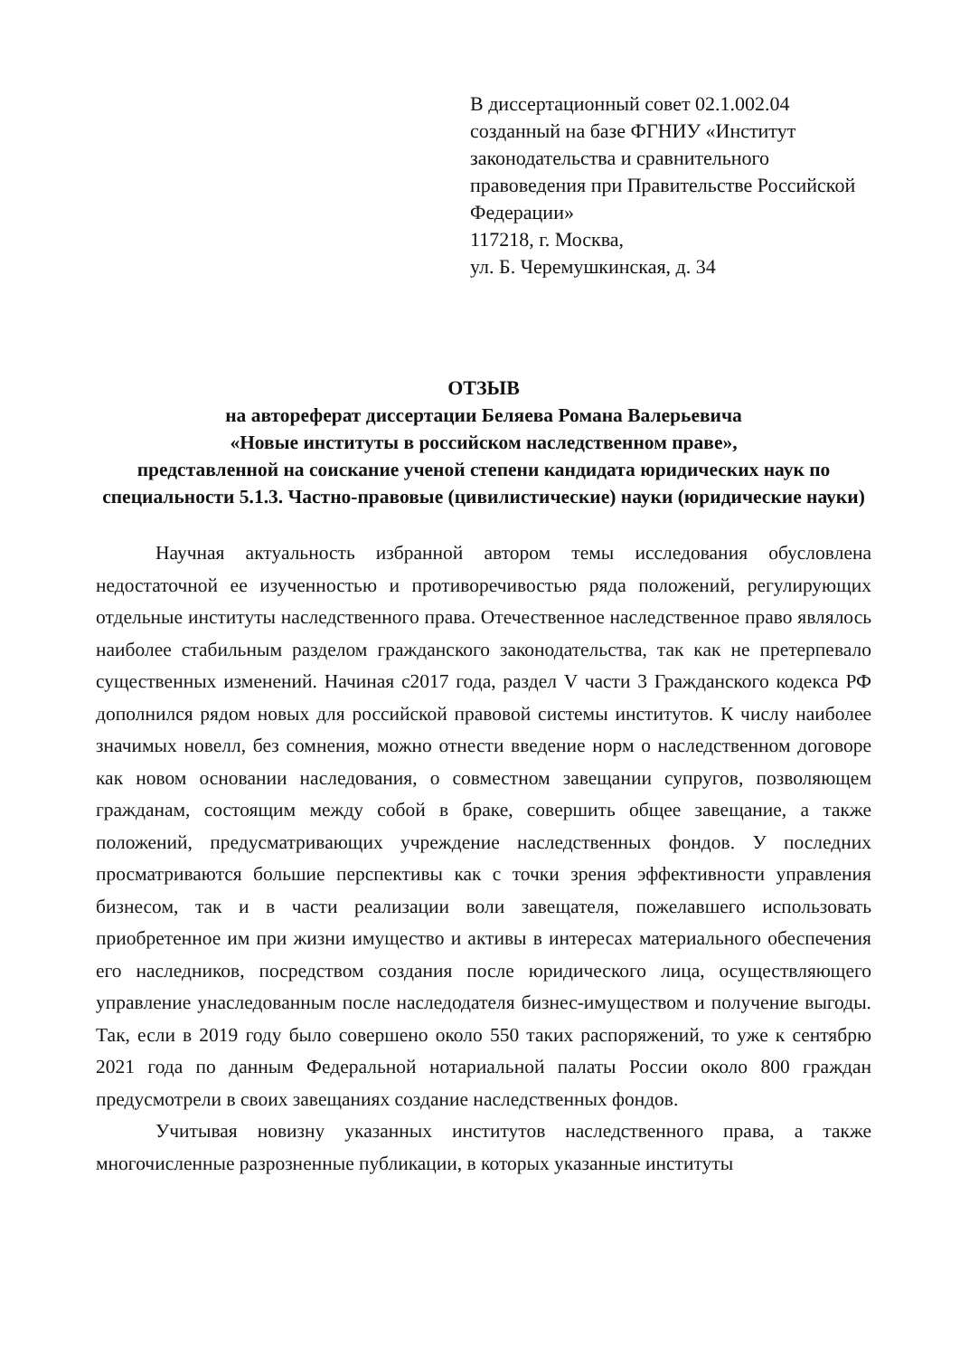В диссертационный совет 02.1.002.04
созданный на базе ФГНИУ «Институт законодательства и сравнительного правоведения при Правительстве Российской Федерации»
117218, г. Москва,
ул. Б. Черемушкинская, д. 34
ОТЗЫВ
на автореферат диссертации Беляева Романа Валерьевича
«Новые институты в российском наследственном праве»,
представленной на соискание ученой степени кандидата юридических наук по специальности 5.1.3. Частно-правовые (цивилистические) науки (юридические науки)
Научная актуальность избранной автором темы исследования обусловлена недостаточной ее изученностью и противоречивостью ряда положений, регулирующих отдельные институты наследственного права. Отечественное наследственное право являлось наиболее стабильным разделом гражданского законодательства, так как не претерпевало существенных изменений. Начиная с2017 года, раздел V части 3 Гражданского кодекса РФ дополнился рядом новых для российской правовой системы институтов. К числу наиболее значимых новелл, без сомнения, можно отнести введение норм о наследственном договоре как новом основании наследования, о совместном завещании супругов, позволяющем гражданам, состоящим между собой в браке, совершить общее завещание, а также положений, предусматривающих учреждение наследственных фондов. У последних просматриваются большие перспективы как с точки зрения эффективности управления бизнесом, так и в части реализации воли завещателя, пожелавшего использовать приобретенное им при жизни имущество и активы в интересах материального обеспечения его наследников, посредством создания после юридического лица, осуществляющего управление унаследованным после наследодателя бизнес-имуществом и получение выгоды. Так, если в 2019 году было совершено около 550 таких распоряжений, то уже к сентябрю 2021 года по данным Федеральной нотариальной палаты России около 800 граждан предусмотрели в своих завещаниях создание наследственных фондов.
Учитывая новизну указанных институтов наследственного права, а также многочисленные разрозненные публикации, в которых указанные институты